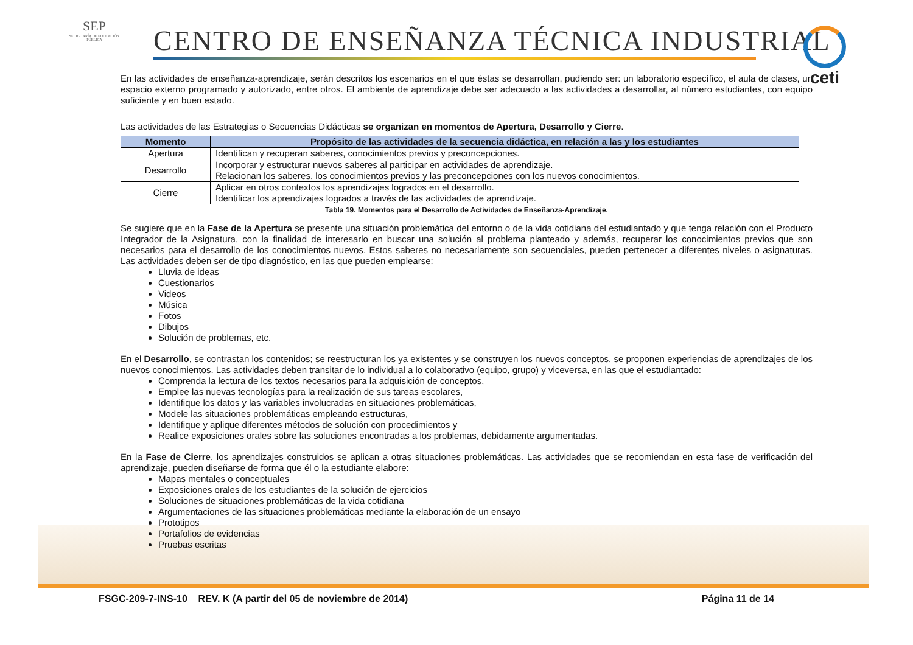SEP
SECRETARÍA DE EDUCACIÓN PÚBLICA
CENTRO DE ENSEÑANZA TÉCNICA INDUSTRIAL
ceti
En las actividades de enseñanza-aprendizaje, serán descritos los escenarios en el que éstas se desarrollan, pudiendo ser: un laboratorio específico, el aula de clases, un espacio externo programado y autorizado, entre otros. El ambiente de aprendizaje debe ser adecuado a las actividades a desarrollar, al número estudiantes, con equipo suficiente y en buen estado.
Las actividades de las Estrategias o Secuencias Didácticas se organizan en momentos de Apertura, Desarrollo y Cierre.
| Momento | Propósito de las actividades de la secuencia didáctica, en relación a las y los estudiantes |
| --- | --- |
| Apertura | Identifican y recuperan saberes, conocimientos previos y preconcepciones. |
| Desarrollo | Incorporar y estructurar nuevos saberes al participar en actividades de aprendizaje. Relacionan los saberes, los conocimientos previos y las preconcepciones con los nuevos conocimientos. |
| Cierre | Aplicar en otros contextos los aprendizajes logrados en el desarrollo. Identificar los aprendizajes logrados a través de las actividades de aprendizaje. |
Tabla 19. Momentos para el Desarrollo de Actividades de Enseñanza-Aprendizaje.
Se sugiere que en la Fase de la Apertura se presente una situación problemática del entorno o de la vida cotidiana del estudiantado y que tenga relación con el Producto Integrador de la Asignatura, con la finalidad de interesarlo en buscar una solución al problema planteado y además, recuperar los conocimientos previos que son necesarios para el desarrollo de los conocimientos nuevos. Estos saberes no necesariamente son secuenciales, pueden pertenecer a diferentes niveles o asignaturas. Las actividades deben ser de tipo diagnóstico, en las que pueden emplearse:
Lluvia de ideas
Cuestionarios
Videos
Música
Fotos
Dibujos
Solución de problemas, etc.
En el Desarrollo, se contrastan los contenidos; se reestructuran los ya existentes y se construyen los nuevos conceptos, se proponen experiencias de aprendizajes de los nuevos conocimientos. Las actividades deben transitar de lo individual a lo colaborativo (equipo, grupo) y viceversa, en las que el estudiantado:
Comprenda la lectura de los textos necesarios para la adquisición de conceptos,
Emplee las nuevas tecnologías para la realización de sus tareas escolares,
Identifique los datos y las variables involucradas en situaciones problemáticas,
Modele las situaciones problemáticas empleando estructuras,
Identifique y aplique diferentes métodos de solución con procedimientos y
Realice exposiciones orales sobre las soluciones encontradas a los problemas, debidamente argumentadas.
En la Fase de Cierre, los aprendizajes construidos se aplican a otras situaciones problemáticas. Las actividades que se recomiendan en esta fase de verificación del aprendizaje, pueden diseñarse de forma que él o la estudiante elabore:
Mapas mentales o conceptuales
Exposiciones orales de los estudiantes de la solución de ejercicios
Soluciones de situaciones problemáticas de la vida cotidiana
Argumentaciones de las situaciones problemáticas mediante la elaboración de un ensayo
Prototipos
Portafolios de evidencias
Pruebas escritas
FSGC-209-7-INS-10 REV. K (A partir del 05 de noviembre de 2014) Página 11 de 14